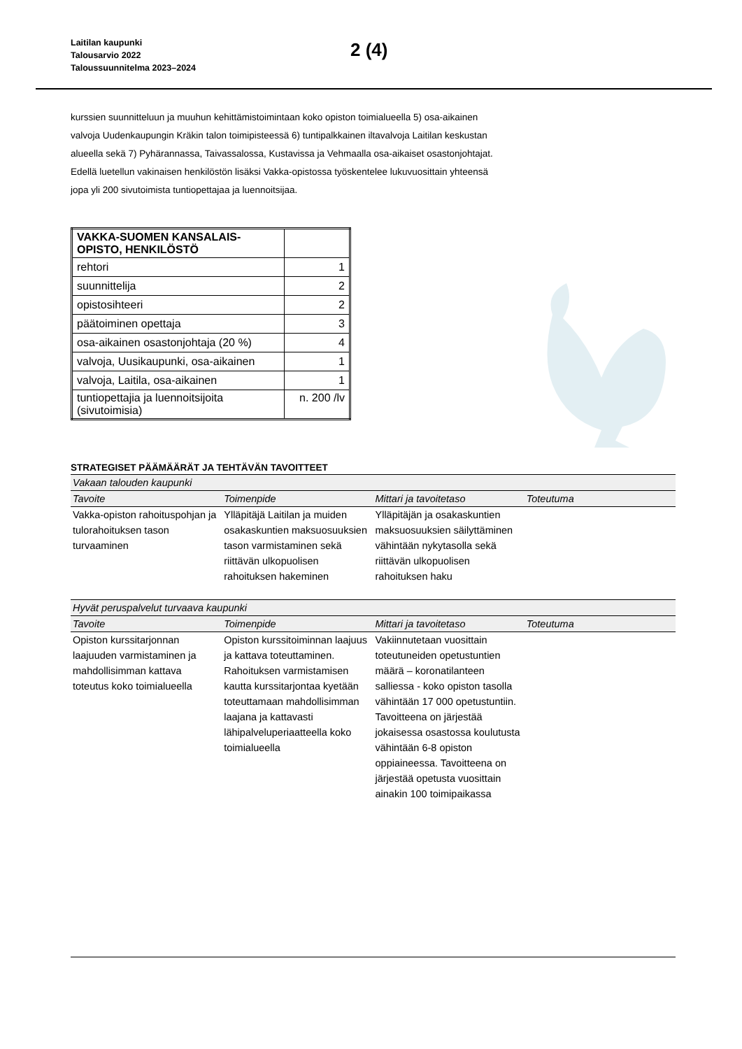Laitilan kaupunki
Talousarvio 2022
Taloussuunnitelma 2023–2024
2 (4)
kurssien suunnitteluun ja muuhun kehittämistoimintaan koko opiston toimialueella 5) osa-aikainen valvoja Uudenkaupungin Kräkin talon toimipisteessä 6) tuntipalkkainen iltavalvoja Laitilan keskustan alueella sekä 7) Pyhärannassa, Taivassalossa, Kustavissa ja Vehmaalla osa-aikaiset osastonjohtajat. Edellä luetellun vakinaisen henkilöstön lisäksi Vakka-opistossa työskentelee lukuvuosittain yhteensä jopa yli 200 sivutoimista tuntiopettajaa ja luennoitsijaa.
| VAKKA-SUOMEN KANSALAIS- OPISTO, HENKILÖSTÖ | |
| rehtori | 1 |
| suunnittelija | 2 |
| opistosihteeri | 2 |
| päätoiminen opettaja | 3 |
| osa-aikainen osastonjohtaja (20 %) | 4 |
| valvoja, Uusikaupunki, osa-aikainen | 1 |
| valvoja, Laitila, osa-aikainen | 1 |
| tuntiopettajia ja luennoitsijoita (sivutoimisia) | n. 200 /lv |
STRATEGISET PÄÄMÄÄRÄT JA TEHTÄVÄN TAVOITTEET
| Vakaan talouden kaupunki | | | |
| Tavoite | Toimenpide | Mittari ja tavoitetaso | Toteutuma |
| Vakka-opiston rahoituspohjan ja tulorahoituksen tason turvaaminen | Ylläpitäjä Laitilan ja muiden osakaskuntien maksuosuuksien tason varmistaminen sekä riittävän ulkopuolisen rahoituksen hakeminen | Ylläpitäjän ja osakaskuntien maksuosuuksien säilyttäminen vähintään nykytasolla sekä riittävän ulkopuolisen rahoituksen haku | |
| Hyvät peruspalvelut turvaava kaupunki | | | |
| Tavoite | Toimenpide | Mittari ja tavoitetaso | Toteutuma |
| Opiston kurssitarjonnan laajuuden varmistaminen ja mahdollisimman kattava toteutus koko toimialueella | Opiston kurssitoiminnan laajuus ja kattava toteuttaminen. Rahoituksen varmistamisen kautta kurssitarjontaa kyetään toteuttamaan mahdollisimman laajana ja kattavasti lähipalveluperiaatteella koko toimialueella | Vakiinnutetaan vuosittain toteutuneiden opetustuntien määrä – koronatilanteen salliessa - koko opiston tasolla vähintään 17 000 opetustuntiin. Tavoitteena on järjestää jokaisessa osastossa koulutusta vähintään 6-8 opiston oppiaineessa. Tavoitteena on järjestää opetusta vuosittain ainakin 100 toimipaikassa | |